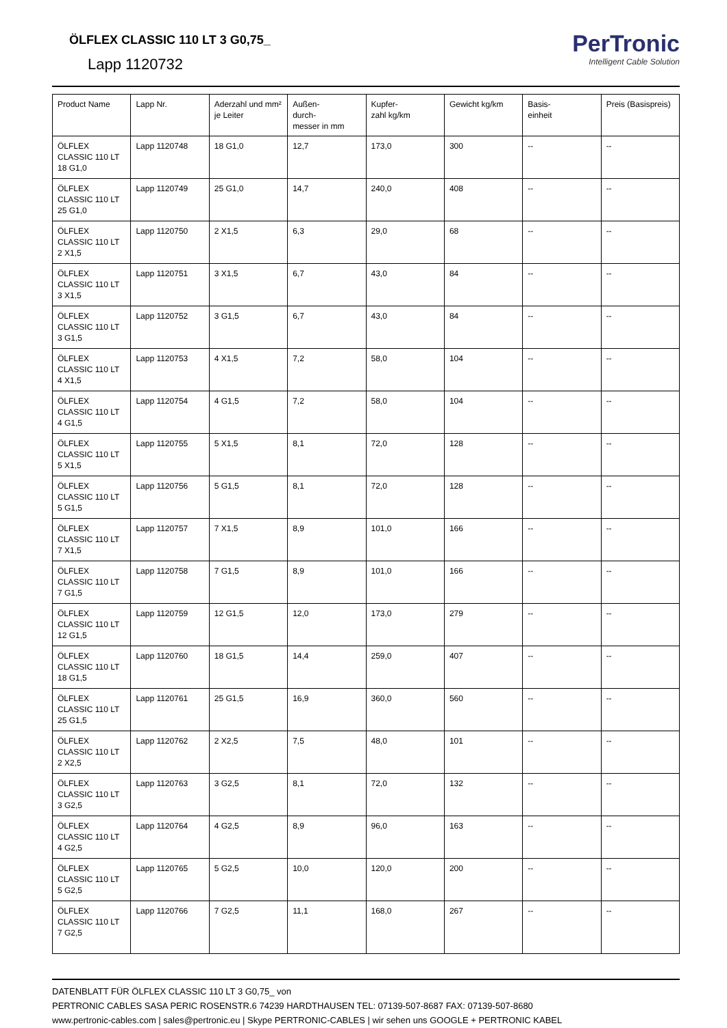ÖLFLEX CLASSIC 110 LT 3 G0,75_
Lapp 1120732
PerTronic
Intelligent Cable Solution
| Product Name | Lapp Nr. | Aderzahl und mm² je Leiter | Außen- durch- messer in mm | Kupfer- zahl kg/km | Gewicht kg/km | Basis- einheit | Preis (Basispreis) |
| --- | --- | --- | --- | --- | --- | --- | --- |
| ÖLFLEX CLASSIC 110 LT 18 G1,0 | Lapp 1120748 | 18 G1,0 | 12,7 | 173,0 | 300 | -- | -- |
| ÖLFLEX CLASSIC 110 LT 25 G1,0 | Lapp 1120749 | 25 G1,0 | 14,7 | 240,0 | 408 | -- | -- |
| ÖLFLEX CLASSIC 110 LT 2 X1,5 | Lapp 1120750 | 2 X1,5 | 6,3 | 29,0 | 68 | -- | -- |
| ÖLFLEX CLASSIC 110 LT 3 X1,5 | Lapp 1120751 | 3 X1,5 | 6,7 | 43,0 | 84 | -- | -- |
| ÖLFLEX CLASSIC 110 LT 3 G1,5 | Lapp 1120752 | 3 G1,5 | 6,7 | 43,0 | 84 | -- | -- |
| ÖLFLEX CLASSIC 110 LT 4 X1,5 | Lapp 1120753 | 4 X1,5 | 7,2 | 58,0 | 104 | -- | -- |
| ÖLFLEX CLASSIC 110 LT 4 G1,5 | Lapp 1120754 | 4 G1,5 | 7,2 | 58,0 | 104 | -- | -- |
| ÖLFLEX CLASSIC 110 LT 5 X1,5 | Lapp 1120755 | 5 X1,5 | 8,1 | 72,0 | 128 | -- | -- |
| ÖLFLEX CLASSIC 110 LT 5 G1,5 | Lapp 1120756 | 5 G1,5 | 8,1 | 72,0 | 128 | -- | -- |
| ÖLFLEX CLASSIC 110 LT 7 X1,5 | Lapp 1120757 | 7 X1,5 | 8,9 | 101,0 | 166 | -- | -- |
| ÖLFLEX CLASSIC 110 LT 7 G1,5 | Lapp 1120758 | 7 G1,5 | 8,9 | 101,0 | 166 | -- | -- |
| ÖLFLEX CLASSIC 110 LT 12 G1,5 | Lapp 1120759 | 12 G1,5 | 12,0 | 173,0 | 279 | -- | -- |
| ÖLFLEX CLASSIC 110 LT 18 G1,5 | Lapp 1120760 | 18 G1,5 | 14,4 | 259,0 | 407 | -- | -- |
| ÖLFLEX CLASSIC 110 LT 25 G1,5 | Lapp 1120761 | 25 G1,5 | 16,9 | 360,0 | 560 | -- | -- |
| ÖLFLEX CLASSIC 110 LT 2 X2,5 | Lapp 1120762 | 2 X2,5 | 7,5 | 48,0 | 101 | -- | -- |
| ÖLFLEX CLASSIC 110 LT 3 G2,5 | Lapp 1120763 | 3 G2,5 | 8,1 | 72,0 | 132 | -- | -- |
| ÖLFLEX CLASSIC 110 LT 4 G2,5 | Lapp 1120764 | 4 G2,5 | 8,9 | 96,0 | 163 | -- | -- |
| ÖLFLEX CLASSIC 110 LT 5 G2,5 | Lapp 1120765 | 5 G2,5 | 10,0 | 120,0 | 200 | -- | -- |
| ÖLFLEX CLASSIC 110 LT 7 G2,5 | Lapp 1120766 | 7 G2,5 | 11,1 | 168,0 | 267 | -- | -- |
DATENBLATT FÜR ÖLFLEX CLASSIC 110 LT 3 G0,75_ von
PERTRONIC CABLES SASA PERIC ROSENSTR.6 74239 HARDTHAUSEN TEL: 07139-507-8687 FAX: 07139-507-8680
www.pertronic-cables.com | sales@pertronic.eu | Skype PERTRONIC-CABLES | wir sehen uns GOOGLE + PERTRONIC KABEL